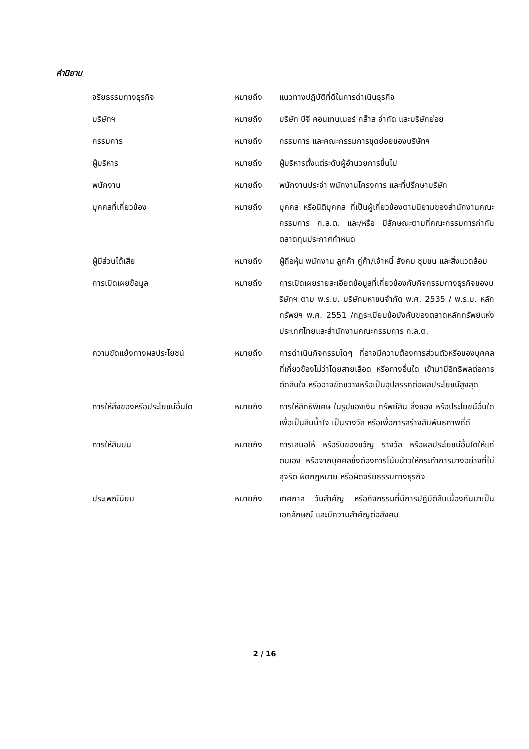คำนิยาม
| จริยธรรมทางธุรกิจ | หมายถึง | แนวทางปฏิบัติที่ดีในการดำเนินธุรกิจ |
| บริษัทฯ | หมายถึง | บริษัท บีจี คอนเทนเนอร์ กล๊าส จำกัด และบริษัทย่อย |
| กรรมการ | หมายถึง | กรรมการ และคณะกรรมการชุดย่อยของบริษัทฯ |
| ผู้บริหาร | หมายถึง | ผู้บริหารตั้งแต่ระดับผู้อำนวยการขึ้นไป |
| พนักงาน | หมายถึง | พนักงานประจำ พนักงานโครงการ และที่ปรึกษาบริษัท |
| บุคคลที่เกี่ยวข้อง | หมายถึง | บุคคล หรือนิติบุคคล ที่เป็นผู้เกี่ยวข้องตามนิยามของสำนักงานคณะกรรมการ ก.ล.ต. และ/หรือ มีลักษณะตามที่คณะกรรมการกำกับตลาดทุนประกาศกำหนด |
| ผู้มีส่วนได้เสีย | หมายถึง | ผู้ถือหุ้น พนักงาน ลูกค้า คู่ค้า/เจ้าหนี้ สังคม ชุมชน และสิ่งแวดล้อม |
| การเปิดเผยข้อมูล | หมายถึง | การเปิดเผยรายละเอียดข้อมูลที่เกี่ยวข้องกับกิจกรรมทางธุรกิจของบริษัทฯ ตาม พ.ร.บ. บริษัทมหาชนจำกัด พ.ศ. 2535 / พ.ร.บ. หลักทรัพย์ฯ พ.ศ. 2551 /กฎระเบียบข้อบังคับของตลาดหลักทรัพย์แห่งประเทศไทยและสำนักงานคณะกรรมการ ก.ล.ต. |
| ความขัดแย้งทางผลประโยชน์ | หมายถึง | การดำเนินกิจกรรมใดๆ ที่อาจมีความต้องการส่วนตัวหรือของบุคคลที่เกี่ยวข้องไม่ว่าโดยสายเลือด หรือทางอื่นใด เข้ามามีอิทธิพลต่อการตัดสินใจ หรืออาจขัดขวางหรือเป็นอุปสรรคต่อผลประโยชน์สูงสุด |
| การให้สิ่งของหรือประโยชน์อื่นใด | หมายถึง | การให้สิทธิพิเศษ ในรูปของเงิน ทรัพย์สิน สิ่งของ หรือประโยชน์อื่นใด เพื่อเป็นสินน้ำใจ เป็นรางวัล หรือเพื่อการสร้างสัมพันธภาพที่ดี |
| การให้สินบน | หมายถึง | การเสนอให้ หรือรับของขวัญ รางวัล หรือผลประโยชน์อื่นใดให้แก่ตนเอง หรือจากบุคคลซึ่งต้องการโน้มน้าวให้กระทำการบางอย่างที่ไม่สุจริต ผิดกฎหมาย หรือผิดจริยธรรมทางธุรกิจ |
| ประเพณีนิยม | หมายถึง | เทศกาล วันสำคัญ หรือกิจกรรมที่มีการปฏิบัติสืบเนื่องกันมาเป็นเอกลักษณ์ และมีความสำคัญต่อสังคม |
2 / 16